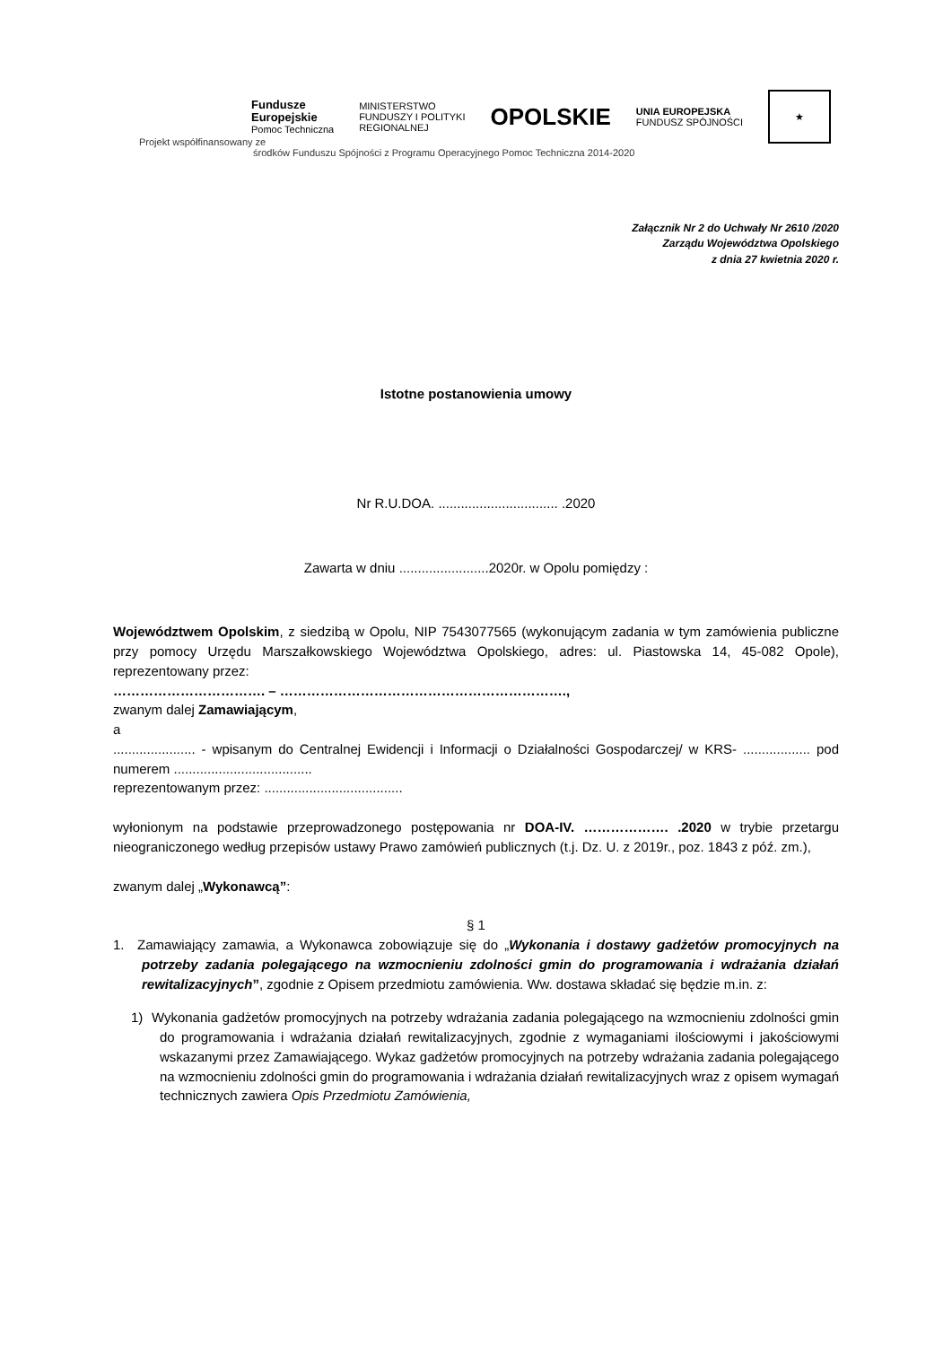Fundusze
Europejskie
Pomoc Techniczna
MINISTERSTWO
FUNDUSZY I POLITYKI
REGIONALNEJ
OPOLSKIE
UNIA EUROPEJSKA
FUNDUSZ SPÓJNOŚCI
★
Projekt współfinansowany ze
środków Funduszu Spójności z Programu Operacyjnego Pomoc Techniczna 2014-2020
Załącznik Nr 2 do Uchwały Nr 2610 /2020
Zarządu Województwa Opolskiego
z dnia 27 kwietnia 2020 r.
Istotne postanowienia umowy
Nr R.U.DOA. ................................ .2020
Zawarta w dniu ........................2020r. w Opolu pomiędzy :
Województwem Opolskim, z siedzibą w Opolu, NIP 7543077565 (wykonującym zadania w tym zamówienia publiczne przy pomocy Urzędu Marszałkowskiego Województwa Opolskiego, adres: ul. Piastowska 14, 45-082 Opole), reprezentowany przez:
……………………………. – ……………………………………………………….,
zwanym dalej Zamawiającym,
a
...................... - wpisanym do Centralnej Ewidencji i Informacji o Działalności Gospodarczej/ w KRS- .................. pod numerem .....................................
reprezentowanym przez: .....................................
wyłonionym na podstawie przeprowadzonego postępowania nr DOA-IV. ………………. .2020 w trybie przetargu nieograniczonego według przepisów ustawy Prawo zamówień publicznych (t.j. Dz. U. z 2019r., poz. 1843 z póź. zm.),
zwanym dalej „Wykonawcą”:
§ 1
1. Zamawiający zamawia, a Wykonawca zobowiązuje się do „Wykonania i dostawy gadżetów promocyjnych na potrzeby zadania polegającego na wzmocnieniu zdolności gmin do programowania i wdrażania działań rewitalizacyjnych”, zgodnie z Opisem przedmiotu zamówienia. Ww. dostawa składać się będzie m.in. z:
1) Wykonania gadżetów promocyjnych na potrzeby wdrażania zadania polegającego na wzmocnieniu zdolności gmin do programowania i wdrażania działań rewitalizacyjnych, zgodnie z wymaganiami ilościowymi i jakościowymi wskazanymi przez Zamawiającego. Wykaz gadżetów promocyjnych na potrzeby wdrażania zadania polegającego na wzmocnieniu zdolności gmin do programowania i wdrażania działań rewitalizacyjnych wraz z opisem wymagań technicznych zawiera Opis Przedmiotu Zamówienia,